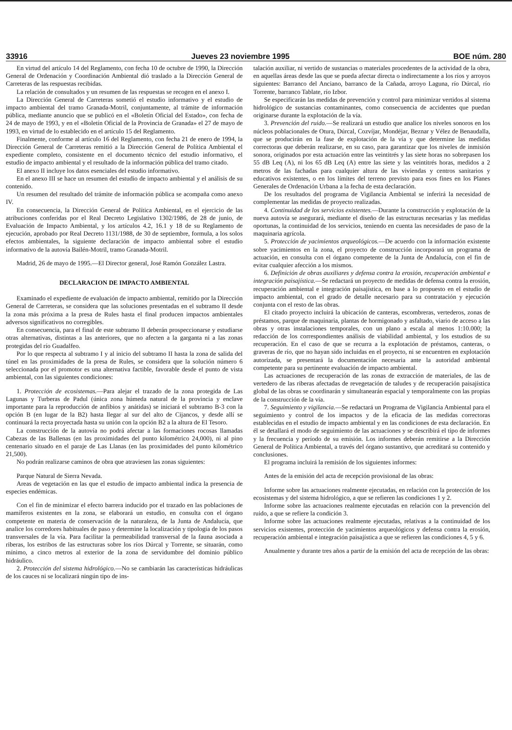33916 Jueves 23 noviembre 1995 BOE núm. 280
En virtud del artículo 14 del Reglamento, con fecha 10 de octubre de 1990, la Dirección General de Ordenación y Coordinación Ambiental dió traslado a la Dirección General de Carreteras de las respuestas recibidas.
La relación de consultados y un resumen de las respuestas se recogen en el anexo I.
La Dirección General de Carreteras sometió el estudio informativo y el estudio de impacto ambiental del tramo Granada-Motril, conjuntamente, al trámite de información pública, mediante anuncio que se publicó en el «Boletín Oficial del Estado», con fecha de 24 de mayo de 1993, y en el «Boletín Oficial de la Provincia de Granada» el 27 de mayo de 1993, en virtud de lo establecido en el artículo 15 del Reglamento.
Finalmente, conforme al artículo 16 del Reglamento, con fecha 21 de enero de 1994, la Dirección General de Carreteras remitió a la Dirección General de Política Ambiental el expediente completo, consistente en el documento técnico del estudio informativo, el estudio de impacto ambiental y el resultado de la información pública del tramo citado.
El anexo II incluye los datos esenciales del estudio informativo.
En el anexo III se hace un resumen del estudio de impacto ambiental y el análisis de su contenido.
Un resumen del resultado del trámite de información pública se acompaña como anexo IV.
En consecuencia, la Dirección General de Política Ambiental, en el ejercicio de las atribuciones conferidas por el Real Decreto Legislativo 1302/1986, de 28 de junio, de Evaluación de Impacto Ambiental, y los artículos 4.2, 16.1 y 18 de su Reglamento de ejecución, aprobado por Real Decreto 1131/1988, de 30 de septiembre, formula, a los solos efectos ambientales, la siguiente declaración de impacto ambiental sobre el estudio informativo de la autovía Bailén-Motril, tramo Granada-Motril.
Madrid, 26 de mayo de 1995.—El Director general, José Ramón González Lastra.
DECLARACION DE IMPACTO AMBIENTAL
Examinado el expediente de evaluación de impacto ambiental, remitido por la Dirección General de Carreteras, se considera que las soluciones presentadas en el subtramo II desde la zona más próxima a la presa de Rules hasta el final producen impactos ambientales adversos significativos no corregibles.
En consecuencia, para el final de este subtramo II deberán prospeccionarse y estudiarse otras alternativas, distintas a las anteriores, que no afecten a la garganta ni a las zonas protegidas del río Guadalfeo.
Por lo que respecta al subtramo I y al inicio del subtramo II hasta la zona de salida del túnel en las proximidades de la presa de Rules, se considera que la solución número 6 seleccionada por el promotor es una alternativa factible, favorable desde el punto de vista ambiental, con las siguientes condiciones:
1. Protección de ecosistemas.—Para alejar el trazado de la zona protegida de Las Lagunas y Turberas de Padul (única zona húmeda natural de la provincia y enclave importante para la reproducción de anfibios y anátidas) se iniciará el subtramo B-3 con la opción B (en lugar de la B2) hasta llegar al sur del alto de Cijancos, y desde allí se continuará la recta proyectada hasta su unión con la opción B2 a la altura de El Tesoro.
La construcción de la autovía no podrá afectar a las formaciones rocosas llamadas Cabezas de las Ballenas (en las proximidades del punto kilométrico 24,000), ni al pino centenario situado en el paraje de Las Llanas (en las proximidades del punto kilométrico 21,500).
No podrán realizarse caminos de obra que atraviesen las zonas siguientes:
Parque Natural de Sierra Nevada.
Areas de vegetación en las que el estudio de impacto ambiental indica la presencia de especies endémicas.
Con el fin de minimizar el efecto barrera inducido por el trazado en las poblaciones de mamíferos existentes en la zona, se elaborará un estudio, en consulta con el órgano competente en materia de conservación de la naturaleza, de la Junta de Andalucía, que analice los corredores habituales de paso y determine la localización y tipología de los pasos transversales de la vía. Para facilitar la permeabilidad transversal de la fauna asociada a riberas, los estribos de las estructuras sobre los ríos Dúrcal y Torrente, se situarán, como mínimo, a cinco metros al exterior de la zona de servidumbre del dominio público hidráulico.
2. Protección del sistema hidrológico.—No se cambiarán las características hidráulicas de los cauces ni se localizará ningún tipo de ins-
talación auxiliar, ni vertido de sustancias o materiales procedentes de la actividad de la obra, en aquellas áreas desde las que se pueda afectar directa o indirectamente a los ríos y arroyos siguientes: Barranco del Anciano, barranco de la Cañada, arroyo Laguna, río Dúrcal, río Torrente, barranco Tablate, río Izbor.
Se especificarán las medidas de prevención y control para minimizar vertidos al sistema hidrológico de sustancias contaminantes, como consecuencia de accidentes que puedan originarse durante la explotación de la vía.
3. Prevención del ruido.—Se realizará un estudio que analice los niveles sonoros en los núcleos poblacionales de Otura, Dúrcal, Cozvíjar, Mondéjar, Beznar y Vélez de Benaudalla, que se producirán en la fase de explotación de la vía y que determine las medidas correctoras que deberán realizarse, en su caso, para garantizar que los niveles de inmisión sonora, originados por esta actuación entre las veintitrés y las siete horas no sobrepasen los 55 dB Leq (A), ni los 65 dB Leq (A) entre las siete y las veintitrés horas, medidos a 2 metros de las fachadas para cualquier altura de las viviendas y centros sanitarios y educativos existentes, o en los límites del terreno previsto para esos fines en los Planes Generales de Ordenación Urbana a la fecha de esta declaración.
De los resultados del programa de Vigilancia Ambiental se inferirá la necesidad de complementar las medidas de proyecto realizadas.
4. Continuidad de los servicios existentes.—Durante la construcción y explotación de la nueva autovía se asegurará, mediante el diseño de las estructuras necesarias y las medidas oportunas, la continuidad de los servicios, teniendo en cuenta las necesidades de paso de la maquinaria agrícola.
5. Protección de yacimientos arqueológicos.—De acuerdo con la información existente sobre yacimientos en la zona, el proyecto de construcción incorporará un programa de actuación, en consulta con el órgano competente de la Junta de Andalucía, con el fin de evitar cualquier afección a los mismos.
6. Definición de obras auxiliares y defensa contra la erosión, recuperación ambiental e integración paisajística.—Se redactará un proyecto de medidas de defensa contra la erosión, recuperación ambiental e integración paisajística, en base a lo propuesto en el estudio de impacto ambiental, con el grado de detalle necesario para su contratación y ejecución conjunta con el resto de las obras.
El citado proyecto incluirá la ubicación de canteras, escombreras, vertederos, zonas de préstamos, parque de maquinaria, plantas de hormigonado y asfaltado, viario de acceso a las obras y otras instalaciones temporales, con un plano a escala al menos 1:10.000; la redacción de los correspondientes análisis de viabilidad ambiental, y los estudios de su recuperación. En el caso de que se recurra a la explotación de préstamos, canteras, o graveras de río, que no hayan sido incluidas en el proyecto, ni se encuentren en explotación autorizada, se presentará la documentación necesaria ante la autoridad ambiental competente para su pertinente evaluación de impacto ambiental.
Las actuaciones de recuperación de las zonas de extracción de materiales, de las de vertedero de las riberas afectadas de revegetación de taludes y de recuperación paisajística global de las obras se coordinarán y simultanearán espacial y temporalmente con las propias de la construcción de la vía.
7. Seguimiento y vigilancia.—Se redactará un Programa de Vigilancia Ambiental para el seguimiento y control de los impactos y de la eficacia de las medidas correctoras establecidas en el estudio de impacto ambiental y en las condiciones de esta declaración. En él se detallará el modo de seguimiento de las actuaciones y se describirá el tipo de informes y la frecuencia y período de su emisión. Los informes deberán remitirse a la Dirección General de Política Ambiental, a través del órgano sustantivo, que acreditará su contenido y conclusiones.
El programa incluirá la remisión de los siguientes informes:
Antes de la emisión del acta de recepción provisional de las obras:
Informe sobre las actuaciones realmente ejecutadas, en relación con la protección de los ecosistemas y del sistema hidrológico, a que se refieren las condiciones 1 y 2.
Informe sobre las actuaciones realmente ejecutadas en relación con la prevención del ruido, a que se refiere la condición 3.
Informe sobre las actuaciones realmente ejecutadas, relativas a la continuidad de los servicios existentes, protección de yacimientos arqueológicos y defensa contra la erosión, recuperación ambiental e integración paisajística a que se refieren las condiciones 4, 5 y 6.
Anualmente y durante tres años a partir de la emisión del acta de recepción de las obras: